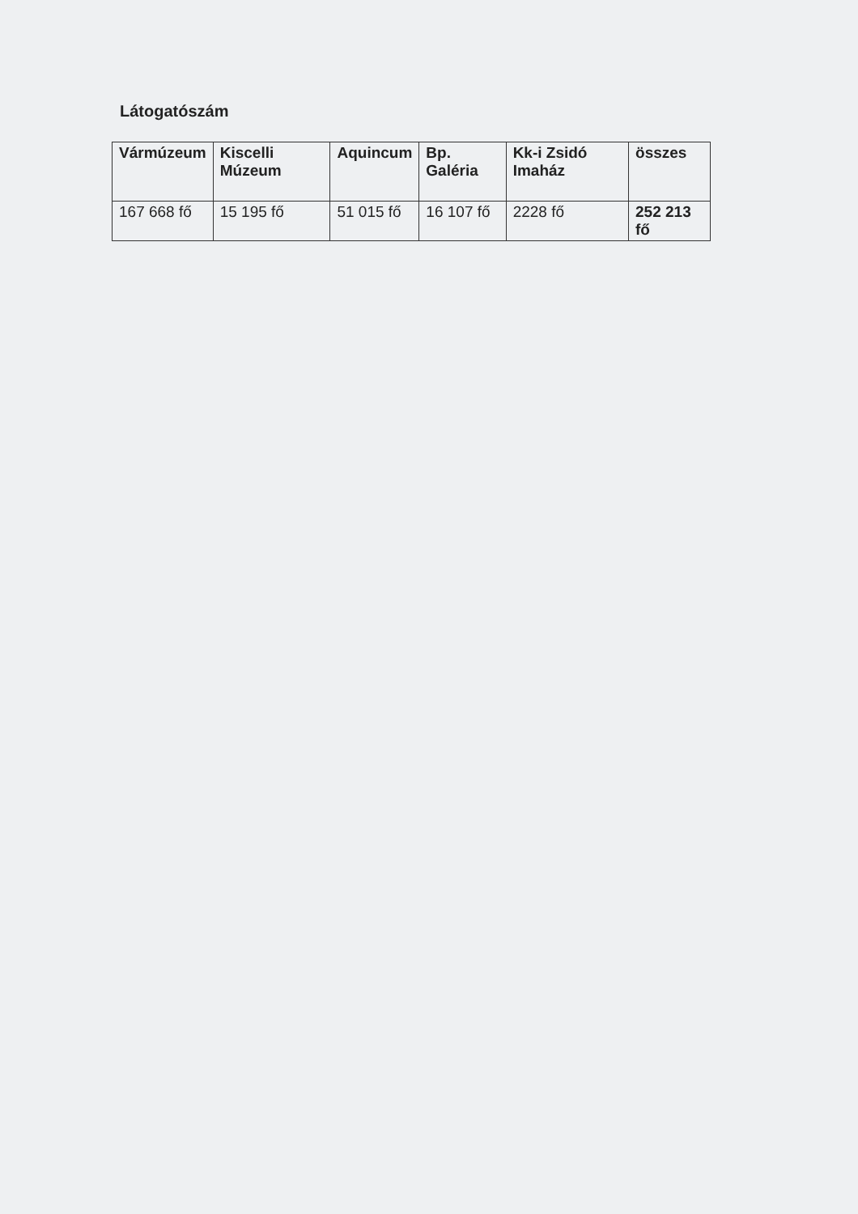Látogatószám
| Vármúzeum | Kiscelli Múzeum | Aquincum | Bp. Galéria | Kk-i Zsidó Imaház | összes |
| --- | --- | --- | --- | --- | --- |
| 167 668 fő | 15 195 fő | 51 015 fő | 16 107 fő | 2228 fő | 252 213 fő |